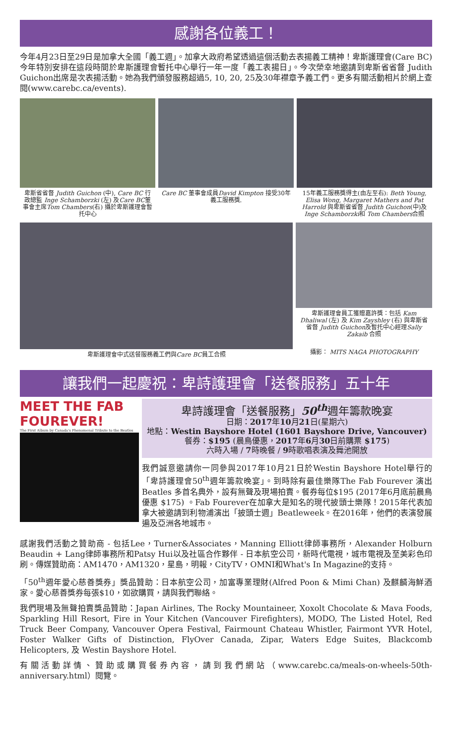感謝各位義工！
今年4月23日至29日是加拿大全國「義工週」。加拿大政府希望透過這個活動去表揚義工精神！卑斯護理會(Care BC)今年特別安排在這段時間於卑斯護理會暫托中心舉行一年一度「義工表揚日」。今次榮幸地邀請到卑斯省省督 Judith Guichon出席是次表揚活動。她為我們頒發服務超過5, 10, 20, 25及30年襟章予義工們。更多有關活動相片於網上查閱(www.carebc.ca/events).
卑斯省省督 Judith Guichon (中), Care BC 行政總監 Inge Schamborzki (左) 及Care BC董事會主席Tom Chambers(右) 攝於卑斯護理會暫托中心
Care BC 董事會成員David Kimpton 接受30年義工服務獎.
15年義工服務獎得主(由左至右): Beth Young, Elisa Wong, Margaret Mathers and Pat Harrold 與卑斯省省督 Judith Guichon(中)及 Inge Schamborzki和 Tom Chambers合照
卑斯護理會中式送餐服務義工們與Care BC員工合照 卑斯護理會員工獲贈嘉許獎：包括 Kam Dhaliwal (左) 及 Kim Zayshley (右) 與卑斯省省督 Judith Guichon及暫托中心經理Sally Zakaib 合照
攝影： MITS NAGA PHOTOGRAPHY
讓我們一起慶祝：卑詩護理會「送餐服務」五十年
MEET THE FAB FOUREVER!
The First Album by Canada's Phenomenal Tribute to the Beatles
卑詩護理會「送餐服務」50<sup>th</sup>週年籌款晚宴
日期：2017年10月21日(星期六)
地點：Westin Bayshore Hotel (1601 Bayshore Drive, Vancouver)
餐券：$195 (晨鳥優惠，2017年6月30日前購票 $175)
六時入場 / 7時晚餐 / 9時歌唱表演及舞池開放
我們誠意邀請你一同參與2017年10月21日於Westin Bayshore Hotel舉行的「卑詩護理會50<sup>th</sup>週年籌款晚宴」。到時除有最佳樂隊The Fab Fourever 演出Beatles 多首名典外，設有無聲及現場拍賣。餐券每位$195 (2017年6月底前晨鳥優惠 $175) 。Fab Fourever在加拿大是知名的現代披頭士樂隊！2015年代表加拿大被邀請到利物浦演出「披頭士週」Beatleweek。在2016年，他們的表演發展遍及亞洲各地城市。
感謝我們活動之贊助商 - 包括Lee，Turner&Associates，Manning Elliott律師事務所，Alexander Holburn Beaudin + Lang律師事務所和Patsy Hui以及社區合作夥伴 - 日本航空公司，新時代電視，城市電視及至美彩色印刷。傳媒贊助商：AM1470，AM1320，星島，明報，CityTV，OMNI和What's In Magazine的支持。
「50<sup>th</sup>週年愛心慈善獎券」獎品贊助：日本航空公司，加富專業理財(Alfred Poon & Mimi Chan) 及麒麟海鮮酒家。愛心慈善獎券每張$10，如欲購買，請與我們聯絡。
我們現場及無聲拍賣獎品贊助：Japan Airlines, The Rocky Mountaineer, Xoxolt Chocolate & Mava Foods, Sparkling Hill Resort, Fire in Your Kitchen (Vancouver Firefighters), MODO, The Listed Hotel, Red Truck Beer Company, Vancouver Opera Festival, Fairmount Chateau Whistler, Fairmont YVR Hotel, Foster Walker Gifts of Distinction, FlyOver Canada, Zipar, Waters Edge Suites, Blackcomb Helicopters, 及 Westin Bayshore Hotel.
有關活動詳情、贊助或購買餐券內容，請到我們網站（www.carebc.ca/meals-on-wheels-50th-anniversary.html）閱覽。